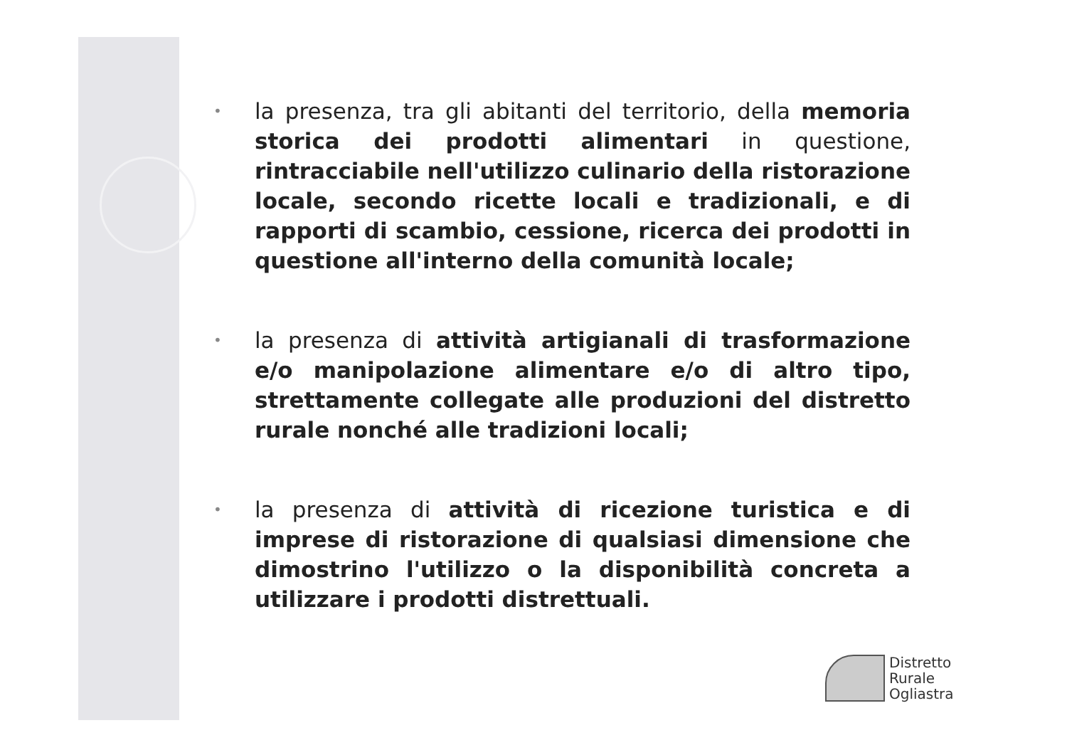• la presenza, tra gli abitanti del territorio, della memoria storica dei prodotti alimentari in questione, rintracciabile nell'utilizzo culinario della ristorazione locale, secondo ricette locali e tradizionali, e di rapporti di scambio, cessione, ricerca dei prodotti in questione all'interno della comunità locale;
• la presenza di attività artigianali di trasformazione e/o manipolazione alimentare e/o di altro tipo, strettamente collegate alle produzioni del distretto rurale nonché alle tradizioni locali;
• la presenza di attività di ricezione turistica e di imprese di ristorazione di qualsiasi dimensione che dimostrino l'utilizzo o la disponibilità concreta a utilizzare i prodotti distrettuali.
Distretto
Rurale
Ogliastra